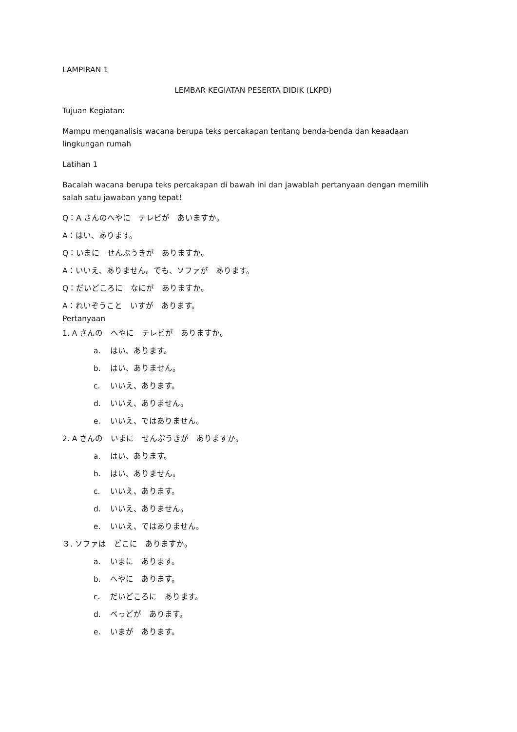LAMPIRAN 1
LEMBAR KEGIATAN PESERTA DIDIK (LKPD)
Tujuan Kegiatan:
Mampu menganalisis wacana berupa teks percakapan tentang benda-benda dan keaadaan lingkungan rumah
Latihan 1
Bacalah wacana berupa teks percakapan di bawah ini dan jawablah pertanyaan dengan memilih salah satu jawaban yang tepat!
Q：A さんのへやに　テレビが　あいますか。
A：はい、あります。
Q：いまに　せんぷうきが　ありますか。
A：いいえ、ありません。でも、ソファが　あります。
Q：だいどころに　なにが　ありますか。
A：れいぞうこと　いすが　あります。
Pertanyaan
1. A さんの　へやに　テレビが　ありますか。
a. はい、あります。
b. はい、ありません。
c. いいえ、あります。
d. いいえ、ありません。
e. いいえ、ではありません。
2. A さんの　いまに　せんぷうきが　ありますか。
a. はい、あります。
b. はい、ありません。
c. いいえ、あります。
d. いいえ、ありません。
e. いいえ、ではありません。
３. ソファは　どこに　ありますか。
a. いまに　あります。
b. へやに　あります。
c. だいどころに　あります。
d. べっどが　あります。
e. いまが　あります。